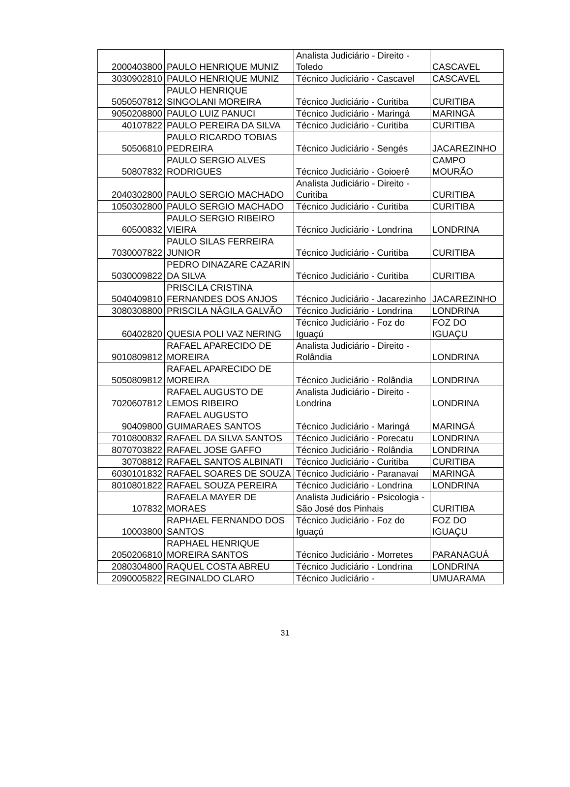| 2000403800 | PAULO HENRIQUE MUNIZ | Analista Judiciário - Direito - Toledo | CASCAVEL |
| 3030902810 | PAULO HENRIQUE MUNIZ | Técnico Judiciário - Cascavel | CASCAVEL |
| 5050507812 | PAULO HENRIQUE SINGOLANI MOREIRA | Técnico Judiciário - Curitiba | CURITIBA |
| 9050208800 | PAULO LUIZ PANUCI | Técnico Judiciário - Maringá | MARINGÁ |
| 40107822 | PAULO PEREIRA DA SILVA | Técnico Judiciário - Curitiba | CURITIBA |
| 50506810 | PAULO RICARDO TOBIAS PEDREIRA | Técnico Judiciário - Sengés | JACAREZINHO |
| 50807832 | PAULO SERGIO ALVES RODRIGUES | Técnico Judiciário - Goioerê | CAMPO MOURÃO |
| 2040302800 | PAULO SERGIO MACHADO | Analista Judiciário - Direito - Curitiba | CURITIBA |
| 1050302800 | PAULO SERGIO MACHADO | Técnico Judiciário - Curitiba | CURITIBA |
| 60500832 | PAULO SERGIO RIBEIRO VIEIRA | Técnico Judiciário - Londrina | LONDRINA |
| 7030007822 | PAULO SILAS FERREIRA JUNIOR | Técnico Judiciário - Curitiba | CURITIBA |
| 5030009822 | PEDRO DINAZARE CAZARIN DA SILVA | Técnico Judiciário - Curitiba | CURITIBA |
| 5040409810 | PRISCILA CRISTINA FERNANDES DOS ANJOS | Técnico Judiciário - Jacarezinho | JACAREZINHO |
| 3080308800 | PRISCILA NÁGILA GALVÃO | Técnico Judiciário - Londrina | LONDRINA |
| 60402820 | QUESIA POLI VAZ NERING | Técnico Judiciário - Foz do Iguaçú | FOZ DO IGUAÇU |
| 9010809812 | RAFAEL APARECIDO DE MOREIRA | Analista Judiciário - Direito - Rolândia | LONDRINA |
| 5050809812 | RAFAEL APARECIDO DE MOREIRA | Técnico Judiciário - Rolândia | LONDRINA |
| 7020607812 | RAFAEL AUGUSTO DE LEMOS RIBEIRO | Analista Judiciário - Direito - Londrina | LONDRINA |
| 90409800 | RAFAEL AUGUSTO GUIMARAES SANTOS | Técnico Judiciário - Maringá | MARINGÁ |
| 7010800832 | RAFAEL DA SILVA SANTOS | Técnico Judiciário - Porecatu | LONDRINA |
| 8070703822 | RAFAEL JOSE GAFFO | Técnico Judiciário - Rolândia | LONDRINA |
| 30708812 | RAFAEL SANTOS ALBINATI | Técnico Judiciário - Curitiba | CURITIBA |
| 6030101832 | RAFAEL SOARES DE SOUZA | Técnico Judiciário - Paranavaí | MARINGÁ |
| 8010801822 | RAFAEL SOUZA PEREIRA | Técnico Judiciário - Londrina | LONDRINA |
| 107832 | RAFAELA MAYER DE MORAES | Analista Judiciário - Psicologia - São José dos Pinhais | CURITIBA |
| 10003800 | RAPHAEL FERNANDO DOS SANTOS | Técnico Judiciário - Foz do Iguaçú | FOZ DO IGUAÇU |
| 2050206810 | RAPHAEL HENRIQUE MOREIRA SANTOS | Técnico Judiciário - Morretes | PARANAGUÁ |
| 2080304800 | RAQUEL COSTA ABREU | Técnico Judiciário - Londrina | LONDRINA |
| 2090005822 | REGINALDO CLARO | Técnico Judiciário - | UMUARAMA |
31